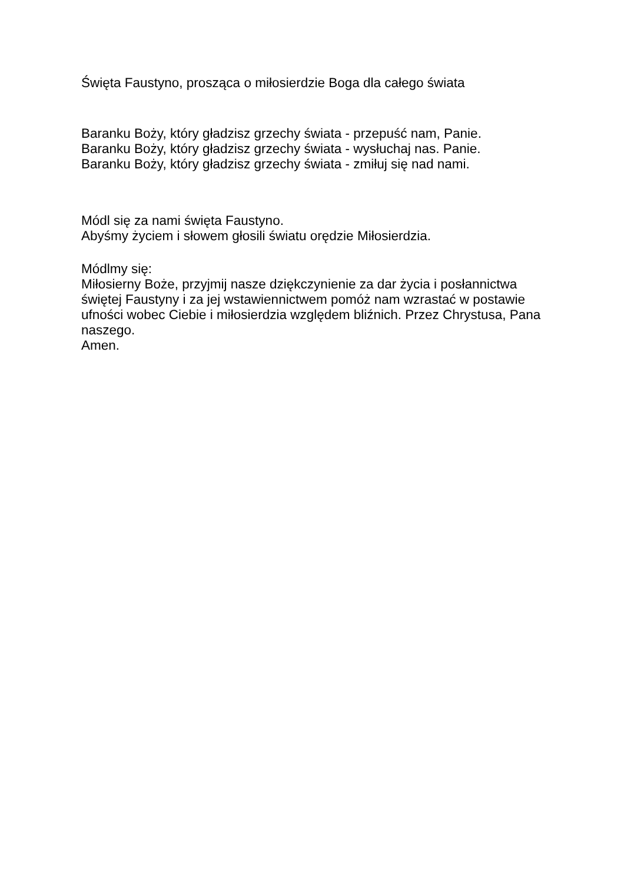Święta Faustyno, prosząca o miłosierdzie Boga dla całego świata
Baranku Boży, który gładzisz grzechy świata - przepuść nam, Panie.
Baranku Boży, który gładzisz grzechy świata - wysłuchaj nas. Panie.
Baranku Boży, który gładzisz grzechy świata - zmiłuj się nad nami.
Módl się za nami święta Faustyno.
Abyśmy życiem i słowem głosili światu orędzie Miłosierdzia.
Módlmy się:
Miłosierny Boże, przyjmij nasze dziękczynienie za dar życia i posłannictwa świętej Faustyny i za jej wstawiennictwem pomóż nam wzrastać w postawie ufności wobec Ciebie i miłosierdzia względem bliźnich. Przez Chrystusa, Pana naszego.
Amen.